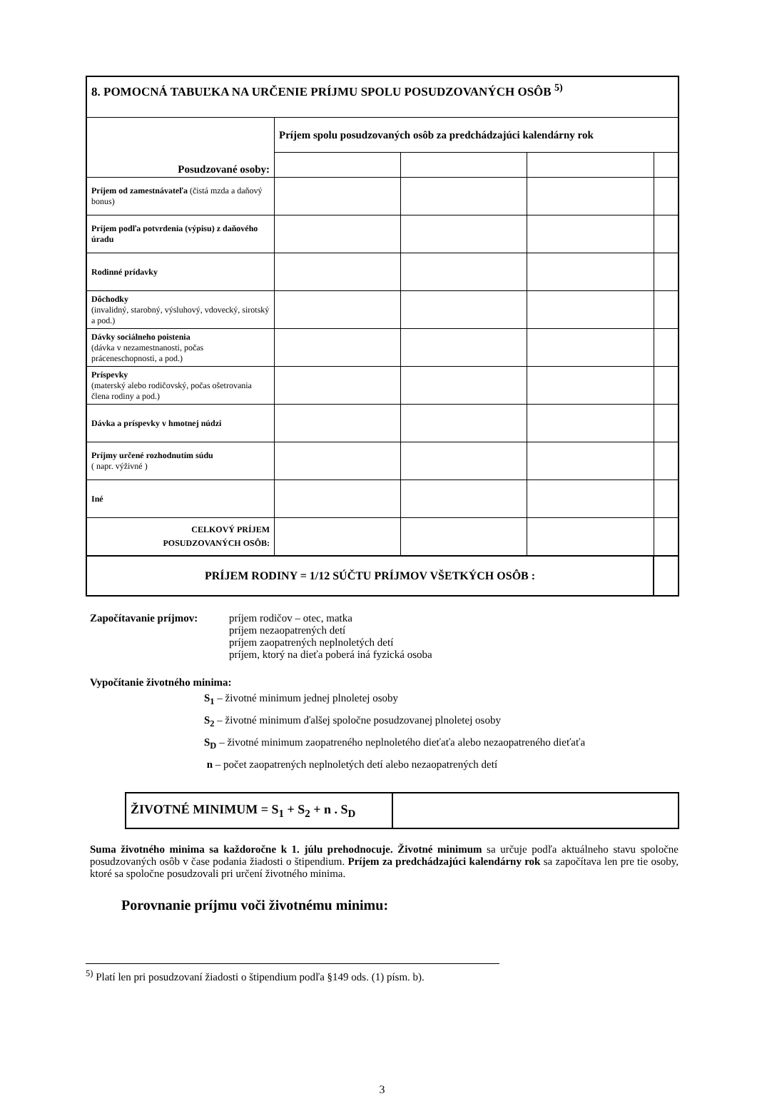| 8. POMOCNÁ TABUĽKA NA URČENIE PRÍJMU SPOLU POSUDZOVANÝCH OSÔB <sup>5)</sup> | | | | |
| --- | --- | --- | --- | --- |
| Posudzované osoby: | Príjem spolu posudzovaných osôb za predchádzajúci kalendárny rok | | | |
| Príjem od zamestnávateľa (čistá mzda a daňový bonus) | | | | |
| Príjem podľa potvrdenia (výpisu) z daňového úradu | | | | |
| Rodinné prídavky | | | | |
| Dôchodky (invalidný, starobný, výsluhový, vdovecký, sirotský a pod.) | | | | |
| Dávky sociálneho poistenia (dávka v nezamestnanosti, počas práceneschopnosti, a pod.) | | | | |
| Príspevky (materský alebo rodičovský, počas ošetrovania člena rodiny a pod.) | | | | |
| Dávka a príspevky v hmotnej núdzi | | | | |
| Príjmy určené rozhodnutím súdu ( napr. výživné ) | | | | |
| Iné | | | | |
| CELKOVÝ PRÍJEM POSUDZOVANÝCH OSÔB: | | | | |
| PRÍJEM RODINY = 1/12 SÚČTU PRÍJMOV VŠETKÝCH OSÔB : | | | | |
Započítavanie príjmov:
príjem rodičov – otec, matka
príjem nezaopatrených detí
príjem zaopatrených neplnoletých detí
príjem, ktorý na dieťa poberá iná fyzická osoba
Vypočítanie životného minima:
S<sub>1</sub> – životné minimum jednej plnoletej osoby
S<sub>2</sub> – životné minimum ďalšej spoločne posudzovanej plnoletej osoby
S<sub>D</sub> – životné minimum zaopatreného neplnoletého dieťaťa alebo nezaopatreného dieťaťa
n – počet zaopatrených neplnoletých detí alebo nezaopatrených detí
| ŽIVOTNÉ MINIMUM = S<sub>1</sub> + S<sub>2</sub> + n . S<sub>D</sub> | |
Suma životného minima sa každoročne k 1. júlu prehodnocuje. Životné minimum sa určuje podľa aktuálneho stavu spoločne posudzovaných osôb v čase podania žiadosti o štipendium. Príjem za predchádzajúci kalendárny rok sa započítava len pre tie osoby, ktoré sa spoločne posudzovali pri určení životného minima.
Porovnanie príjmu voči životnému minimu:
<sup>5)</sup> Platí len pri posudzovaní žiadosti o štipendium podľa §149 ods. (1) písm. b).
3